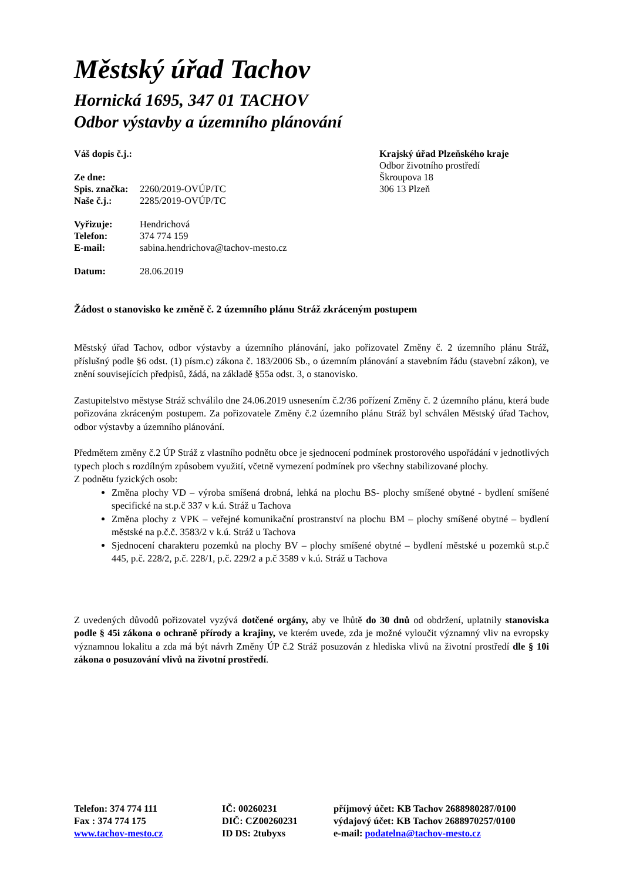Městský úřad Tachov
Hornická 1695, 347 01 TACHOV
Odbor výstavby a územního plánování
Váš dopis č.j.:
Ze dne:
Spis. značka: 2260/2019-OVÚP/TC
Naše č.j.: 2285/2019-OVÚP/TC
Vyřizuje: Hendrichová
Telefon: 374 774 159
E-mail: sabina.hendrichova@tachov-mesto.cz
Datum: 28.06.2019
Krajský úřad Plzeňského kraje
Odbor životního prostředí
Škroupova 18
306 13 Plzeň
Žádost o stanovisko ke změně č. 2 územního plánu Stráž zkráceným postupem
Městský úřad Tachov, odbor výstavby a územního plánování, jako pořizovatel Změny č. 2 územního plánu Stráž, příslušný podle §6 odst. (1) písm.c) zákona č. 183/2006 Sb., o územním plánování a stavebním řádu (stavební zákon), ve znění souvisejících předpisů, žádá, na základě §55a odst. 3, o stanovisko.
Zastupitelstvo městyse Stráž schválilo dne 24.06.2019 usnesením č.2/36 pořízení Změny č. 2 územního plánu, která bude pořizována zkráceným postupem. Za pořizovatele Změny č.2 územního plánu Stráž byl schválen Městský úřad Tachov, odbor výstavby a územního plánování.
Předmětem změny č.2 ÚP Stráž z vlastního podnětu obce je sjednocení podmínek prostorového uspořádání v jednotlivých typech ploch s rozdílným způsobem využití, včetně vymezení podmínek pro všechny stabilizované plochy.
Z podnětu fyzických osob:
Změna plochy VD – výroba smíšená drobná, lehká na plochu BS- plochy smíšené obytné - bydlení smíšené specifické na st.p.č 337 v k.ú. Stráž u Tachova
Změna plochy z VPK – veřejné komunikační prostranství na plochu BM – plochy smíšené obytné – bydlení městské na p.č.č. 3583/2 v k.ú. Stráž u Tachova
Sjednocení charakteru pozemků na plochy BV – plochy smíšené obytné – bydlení městské u pozemků st.p.č 445, p.č. 228/2, p.č. 228/1, p.č. 229/2 a p.č 3589 v k.ú. Stráž u Tachova
Z uvedených důvodů pořizovatel vyzývá dotčené orgány, aby ve lhůtě do 30 dnů od obdržení, uplatnily stanoviska podle § 45i zákona o ochraně přírody a krajiny, ve kterém uvede, zda je možné vyloučit významný vliv na evropsky významnou lokalitu a zda má být návrh Změny ÚP č.2 Stráž posuzován z hlediska vlivů na životní prostředí dle § 10i zákona o posuzování vlivů na životní prostředí.
Telefon: 374 774 111
Fax : 374 774 175
www.tachov-mesto.cz
IČ: 00260231
DIČ: CZ00260231
ID DS: 2tubyxs
příjmový účet: KB Tachov 2688980287/0100
výdajový účet: KB Tachov 2688970257/0100
e-mail: podatelna@tachov-mesto.cz